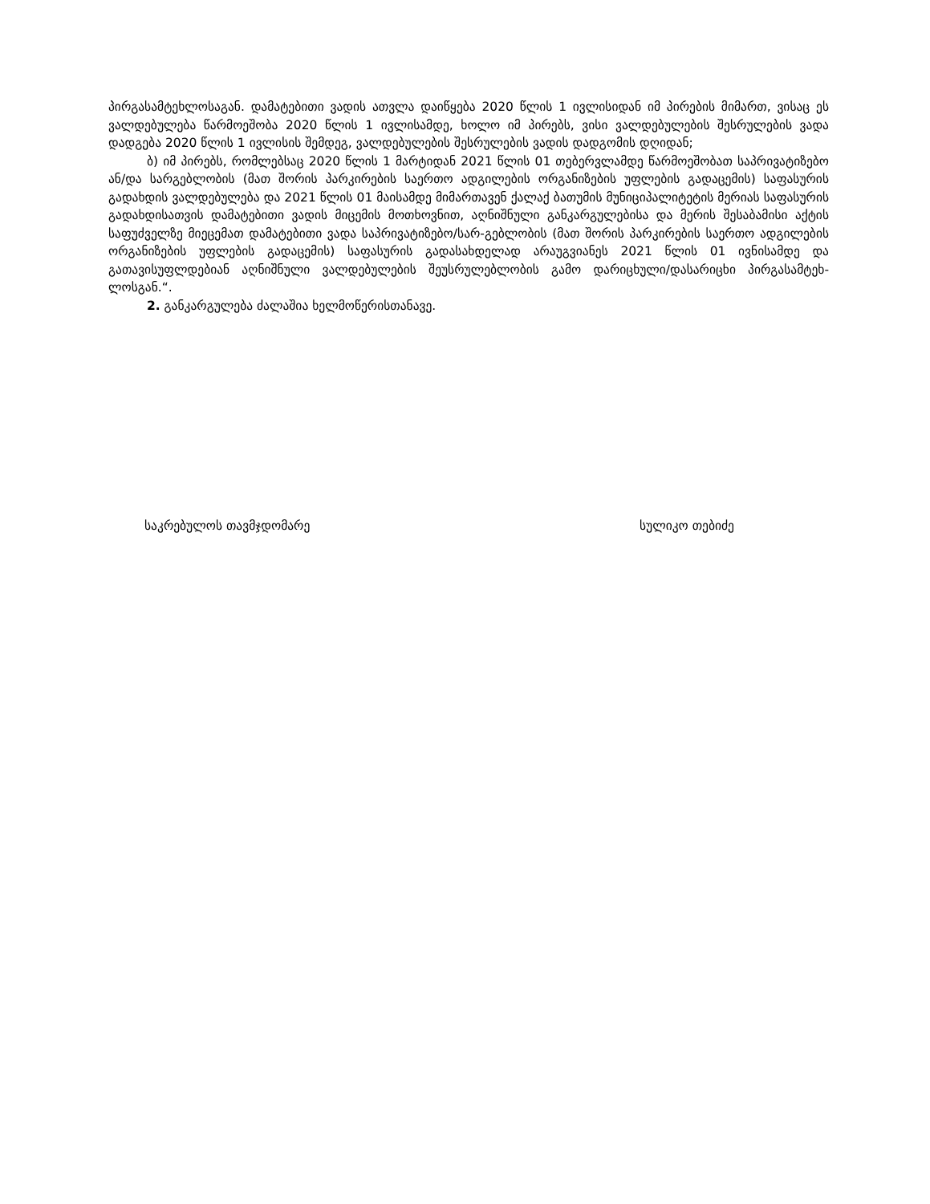პირგასამტეხლოსაგან. დამატებითი ვადის ათვლა დაიწყება 2020 წლის 1 ივლისიდან იმ პირების მიმართ, ვისაც ეს ვალდებულება წარმოეშობა 2020 წლის 1 ივლისამდე, ხოლო იმ პირებს, ვისი ვალდებულების შესრულების ვადა დადგება 2020 წლის 1 ივლისის შემდეგ, ვალდებულების შესრულების ვადის დადგომის დღიდან;
ბ) იმ პირებს, რომლებსაც 2020 წლის 1 მარტიდან 2021 წლის 01 თებერვლამდე წარმოეშობათ საპრივატიზებო ან/და სარგებლობის (მათ შორის პარკირების საერთო ადგილების ორგანიზების უფლების გადაცემის) საფასურის გადახდის ვალდებულება და 2021 წლის 01 მაისამდე მიმართავენ ქალაქ ბათუმის მუნიციპალიტეტის მერიას საფასურის გადახდისათვის დამატებითი ვადის მიცემის მოთხოვნით, აღნიშნული განკარგულებისა და მერის შესაბამისი აქტის საფუძველზე მიეცემათ დამატებითი ვადა საპრივატიზებო/სარ-გებლობის (მათ შორის პარკირების საერთო ადგილების ორგანიზების უფლების გადაცემის) საფასურის გადასახდელად არაუგვიანეს 2021 წლის 01 ივნისამდე და გათავისუფლდებიან აღნიშნული ვალდებულების შეუსრულებლობის გამო დარიცხული/დასარიცხი პირგასამტეხ-ლოსგან.“.
2. განკარგულება ძალაშია ხელმოწერისთანავე.
საკრებულოს თავმჯდომარე სულიკო თებიძე